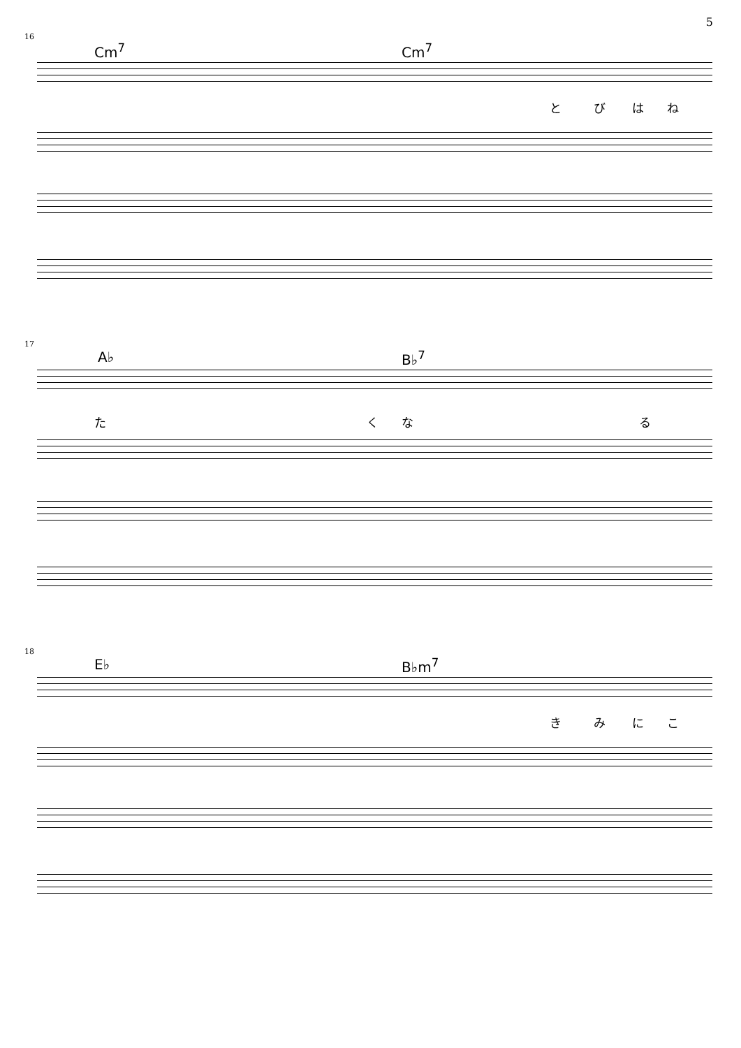5
16
Cm<sup>7</sup> Cm<sup>7</sup>
と び は ね
17
A♭ B♭<sup>7</sup>
た く な る
18
E♭ B♭m<sup>7</sup>
き み に こ